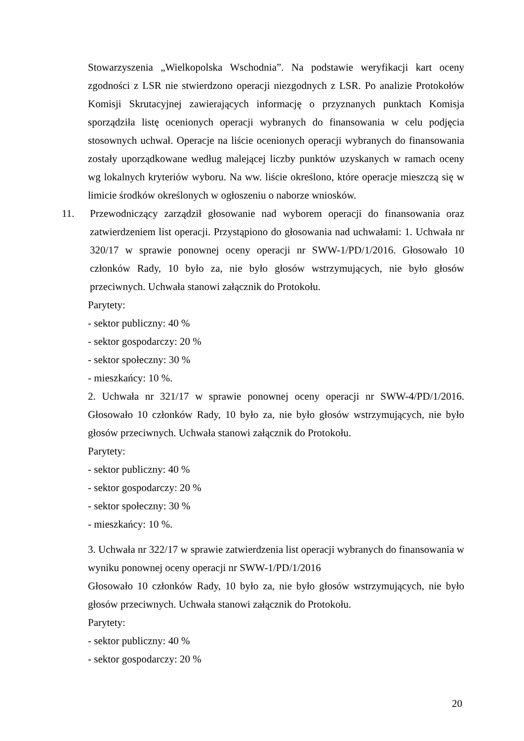Stowarzyszenia „Wielkopolska Wschodnia”. Na podstawie weryfikacji kart oceny zgodności z LSR nie stwierdzono operacji niezgodnych z LSR. Po analizie Protokołów Komisji Skrutacyjnej zawierających informację o przyznanych punktach Komisja sporządziła listę ocenionych operacji wybranych do finansowania w celu podjęcia stosownych uchwał. Operacje na liście ocenionych operacji wybranych do finansowania zostały uporządkowane według malejącej liczby punktów uzyskanych w ramach oceny wg lokalnych kryteriów wyboru. Na ww. liście określono, które operacje mieszczą się w limicie środków określonych w ogłoszeniu o naborze wniosków.
11. Przewodniczący zarządził głosowanie nad wyborem operacji do finansowania oraz zatwierdzeniem list operacji. Przystąpiono do głosowania nad uchwałami: 1. Uchwała nr 320/17 w sprawie ponownej oceny operacji nr SWW-1/PD/1/2016. Głosowało 10 członków Rady, 10 było za, nie było głosów wstrzymujących, nie było głosów przeciwnych. Uchwała stanowi załącznik do Protokołu.
Parytety:
- sektor publiczny: 40 %
- sektor gospodarczy: 20 %
- sektor społeczny: 30 %
- mieszkańcy: 10 %.
2. Uchwała nr 321/17 w sprawie ponownej oceny operacji nr SWW-4/PD/1/2016. Głosowało 10 członków Rady, 10 było za, nie było głosów wstrzymujących, nie było głosów przeciwnych. Uchwała stanowi załącznik do Protokołu.
Parytety:
- sektor publiczny: 40 %
- sektor gospodarczy: 20 %
- sektor społeczny: 30 %
- mieszkańcy: 10 %.
3. Uchwała nr 322/17 w sprawie zatwierdzenia list operacji wybranych do finansowania w wyniku ponownej oceny operacji nr SWW-1/PD/1/2016
Głosowało 10 członków Rady, 10 było za, nie było głosów wstrzymujących, nie było głosów przeciwnych. Uchwała stanowi załącznik do Protokołu.
Parytety:
- sektor publiczny: 40 %
- sektor gospodarczy: 20 %
20